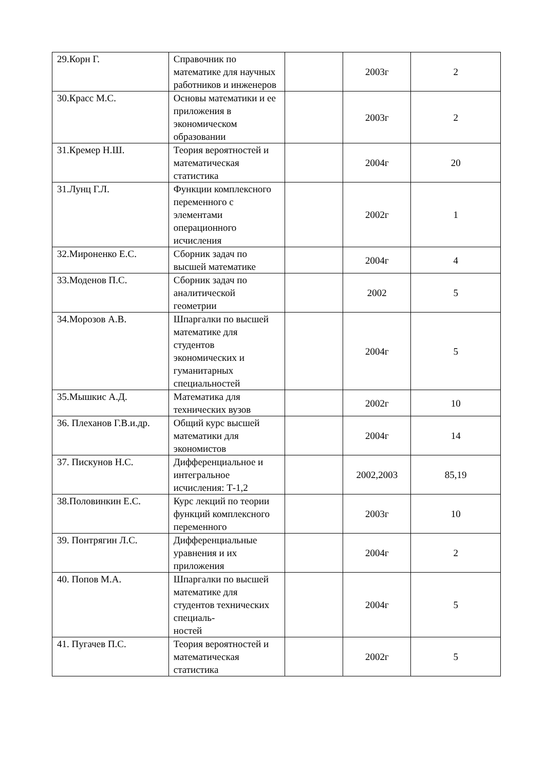| 29.Корн Г. | Справочник по математике для научных работников и инженеров | | 2003г | 2 |
| 30.Красс М.С. | Основы математики и ее приложения в экономическом образовании | | 2003г | 2 |
| 31.Кремер Н.Ш. | Теория вероятностей и математическая статистика | | 2004г | 20 |
| 31.Лунц Г.Л. | Функции комплексного переменного с элементами операционного исчисления | | 2002г | 1 |
| 32.Мироненко Е.С. | Сборник задач по высшей математике | | 2004г | 4 |
| 33.Моденов П.С. | Сборник задач по аналитической геометрии | | 2002 | 5 |
| 34.Морозов А.В. | Шпаргалки по высшей математике для студентов экономических и гуманитарных специальностей | | 2004г | 5 |
| 35.Мышкис А.Д. | Математика для технических вузов | | 2002г | 10 |
| 36. Плеханов Г.В.и.др. | Общий курс высшей математики для экономистов | | 2004г | 14 |
| 37. Пискунов Н.С. | Дифференциальное и интегральное исчисления: Т-1,2 | | 2002,2003 | 85,19 |
| 38.Половинкин Е.С. | Курс лекций по теории функций комплексного переменного | | 2003г | 10 |
| 39. Понтрягин Л.С. | Дифференциальные уравнения и их приложения | | 2004г | 2 |
| 40. Попов М.А. | Шпаргалки по высшей математике для студентов технических специаль- ностей | | 2004г | 5 |
| 41. Пугачев П.С. | Теория вероятностей и математическая статистика | | 2002г | 5 |